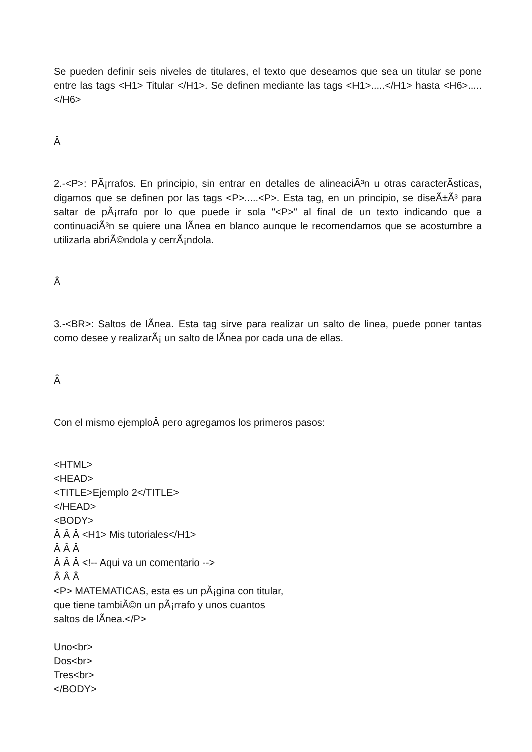Se pueden definir seis niveles de titulares, el texto que deseamos que sea un titular se pone entre las tags <H1> Titular </H1>. Se definen mediante las tags <H1>.....</H1> hasta <H6>.....</H6>
Â
2.-<P>: PÃ¡rrafos. En principio, sin entrar en detalles de alineaciÃ³n u otras caracterÃ­sticas, digamos que se definen por las tags <P>.....<P>. Esta tag, en un principio, se diseÃ±Ã³ para saltar de pÃ¡rrafo por lo que puede ir sola "<P>" al final de un texto indicando que a continuaciÃ³n se quiere una lÃ­nea en blanco aunque le recomendamos que se acostumbre a utilizarla abriÃ©ndola y cerrÃ¡ndola.
Â
3.-<BR>: Saltos de lÃ­nea. Esta tag sirve para realizar un salto de linea, puede poner tantas como desee y realizarÃ¡ un salto de lÃ­nea por cada una de ellas.
Â
Con el mismo ejemploÂ pero agregamos los primeros pasos:
<HTML>
<HEAD>
<TITLE>Ejemplo 2</TITLE>
</HEAD>
<BODY>
Â Â Â <H1> Mis tutoriales</H1>
Â Â Â
Â Â Â <!-- Aqui va un comentario -->
Â Â Â
<P> MATEMATICAS, esta es un pÃ¡gina con titular,
que tiene tambiÃ©n un pÃ¡rrafo y unos cuantos
saltos de lÃ­nea.</P>
Uno<br>
Dos<br>
Tres<br>
</BODY>